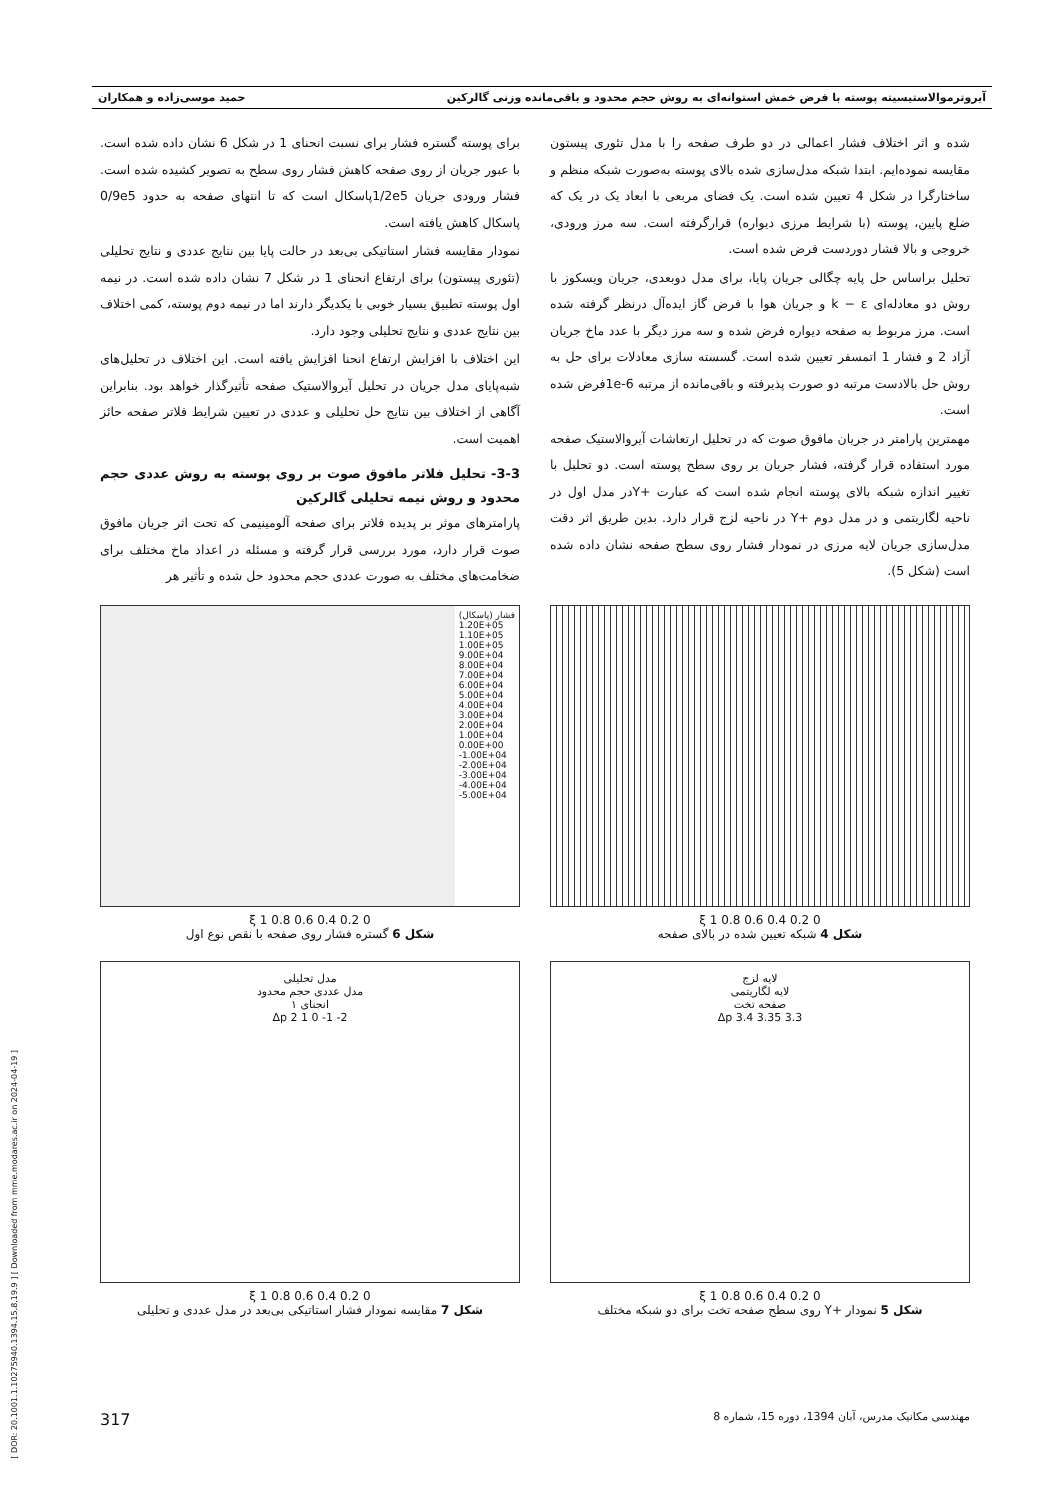آیروترموالاستیسیته پوسته با فرض خمش استوانه‌ای به روش حجم محدود و باقی‌مانده وزنی گالرکین حمید موسی‌زاده و همکاران
شده و اثر اختلاف فشار اعمالی در دو طرف صفحه را با مدل تئوری پیستون مقایسه نموده‌ایم. ابتدا شبکه مدل‌سازی شده بالای پوسته به‌صورت شبکه منظم و ساختارگرا در شکل 4 تعیین شده است. یک فضای مربعی با ابعاد یک در یک که ضلع پایین، پوسته (با شرایط مرزی دیواره) قرارگرفته است. سه مرز ورودی، خروجی و بالا فشار دوردست فرض شده است.
تحلیل براساس حل پایه چگالی جریان پایا، برای مدل دوبعدی، جریان ویسکوز با روش دو معادله‌ای k − ε و جریان هوا با فرض گاز ایده‌آل درنظر گرفته شده است. مرز مربوط به صفحه دیواره فرض شده و سه مرز دیگر با عدد ماخ جریان آزاد 2 و فشار 1 اتمسفر تعیین شده است. گسسته سازی معادلات برای حل به روش حل بالادست مرتبه دو صورت پذیرفته و باقی‌مانده از مرتبه 1e-6فرض شده است.
مهمترین پارامتر در جریان مافوق صوت که در تحلیل ارتعاشات آیروالاستیک صفحه مورد استفاده قرار گرفته، فشار جریان بر روی سطح پوسته است. دو تحلیل با تغییر اندازه شبکه بالای پوسته انجام شده است که عبارت +Yدر مدل اول در ناحیه لگاریتمی و در مدل دوم +Y در ناحیه لزج قرار دارد. بدین طریق اثر دقت مدل‌سازی جریان لایه مرزی در نمودار فشار روی سطح صفحه نشان داده شده است (شکل 5).
برای پوسته گستره فشار برای نسبت انحنای 1 در شکل 6 نشان داده شده است. با عبور جریان از روی صفحه کاهش فشار روی سطح به تصویر کشیده شده است. فشار ورودی جریان 1/2e5پاسکال است که تا انتهای صفحه به حدود 0/9e5 پاسکال کاهش یافته است.
نمودار مقایسه فشار استاتیکی بی‌بعد در حالت پایا بین نتایج عددی و نتایج تحلیلی (تئوری پیستون) برای ارتفاع انحنای 1 در شکل 7 نشان داده شده است. در نیمه اول پوسته تطبیق بسیار خوبی با یکدیگر دارند اما در نیمه دوم پوسته، کمی اختلاف بین نتایج عددی و نتایج تحلیلی وجود دارد.
این اختلاف با افزایش ارتفاع انحنا افزایش یافته است. این اختلاف در تحلیل‌های شبه‌پایای مدل جریان در تحلیل آیروالاستیک صفحه تأثیرگذار خواهد بود. بنابراین آگاهی از اختلاف بین نتایج حل تحلیلی و عددی در تعیین شرایط فلاتر صفحه حائز اهمیت است.
3-3- تحلیل فلاتر مافوق صوت بر روی پوسته به روش عددی حجم محدود و روش نیمه تحلیلی گالرکین
پارامترهای موثر بر پدیده فلاتر برای صفحه آلومینیمی که تحت اثر جریان مافوق صوت قرار دارد، مورد بررسی قرار گرفته و مسئله در اعداد ماخ مختلف برای ضخامت‌های مختلف به صورت عددی حجم محدود حل شده و تأثیر هر
0 0.2 0.4 0.6 0.8 1 ξ
شکل 4 شبکه تعیین شده در بالای صفحه
فشار (پاسکال)
1.20E+05
1.10E+05
1.00E+05
9.00E+04
8.00E+04
7.00E+04
6.00E+04
5.00E+04
4.00E+04
3.00E+04
2.00E+04
1.00E+04
0.00E+00
-1.00E+04
-2.00E+04
-3.00E+04
-4.00E+04
-5.00E+04
0 0.2 0.4 0.6 0.8 1 ξ
شکل 6 گستره فشار روی صفحه با نقص نوع اول
لایه لزج
لایه لگاریتمی
صفحه تخت
Δp 3.4 3.35 3.3
0 0.2 0.4 0.6 0.8 1 ξ
شکل 5 نمودار +Y روی سطح صفحه تخت برای دو شبکه مختلف
مدل تحلیلی
مدل عددی حجم محدود
انحنای ۱
Δp 2 1 0 -1 -2
0 0.2 0.4 0.6 0.8 1 ξ
شکل 7 مقایسه نمودار فشار استاتیکی بی‌بعد در مدل عددی و تحلیلی
مهندسی مکانیک مدرس، آبان 1394، دوره 15، شماره 8 317
[ DOR: 20.1001.1.10275940.1394.15.8.19.9 ] [ Downloaded from mme.modares.ac.ir on 2024-04-19 ]